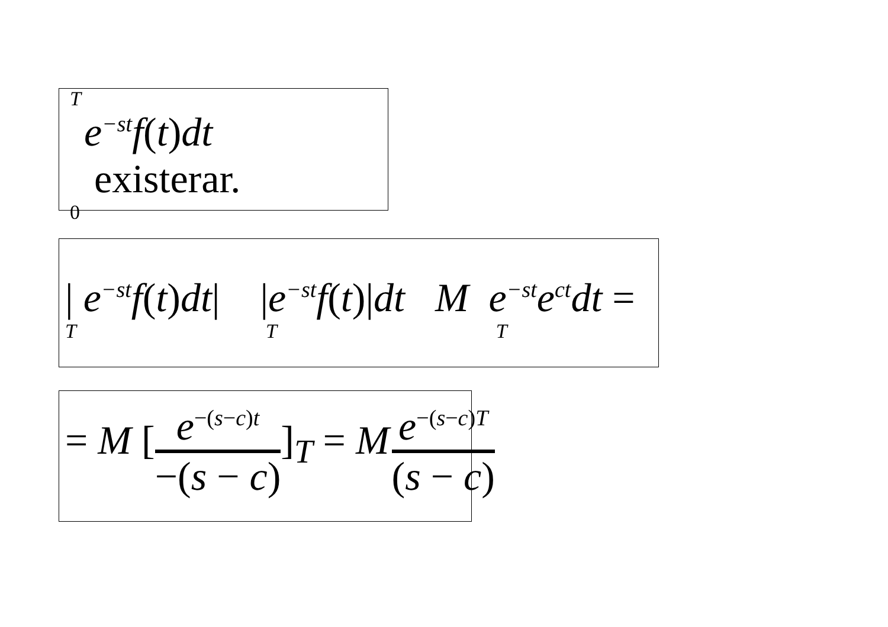T
e<sup>−st</sup>f(t)dt existerar.
0
| e<sup>−st</sup>f(t)dt| |e<sup>−st</sup>f(t)|dt M e<sup>−st</sup>e<sup>ct</sup>dt =
T T T
= M [e<sup>−(s−c)t</sup> −(s − c)]<sub>T</sub> = M e<sup>−(s−c)T</sup> (s − c)